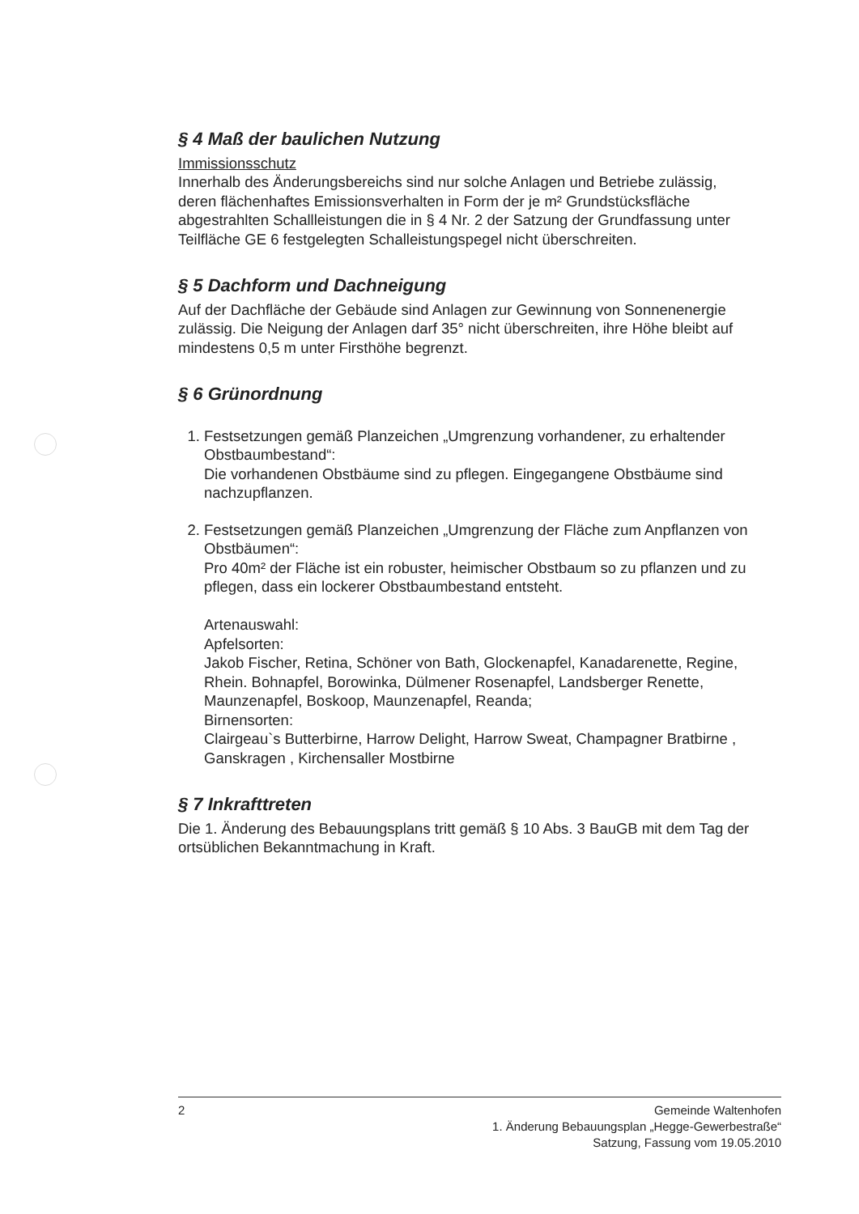§ 4 Maß der baulichen Nutzung
Immissionsschutz
Innerhalb des Änderungsbereichs sind nur solche Anlagen und Betriebe zulässig, deren flächenhaftes Emissionsverhalten in Form der je m² Grundstücksfläche abgestrahlten Schallleistungen die in § 4 Nr. 2 der Satzung der Grundfassung unter Teilfläche GE 6 festgelegten Schalleistungspegel nicht überschreiten.
§ 5 Dachform und Dachneigung
Auf der Dachfläche der Gebäude sind Anlagen zur Gewinnung von Sonnenenergie zulässig. Die Neigung der Anlagen darf 35° nicht überschreiten, ihre Höhe bleibt auf mindestens 0,5 m unter Firsthöhe begrenzt.
§ 6 Grünordnung
1. Festsetzungen gemäß Planzeichen „Umgrenzung vorhandener, zu erhaltender Obstbaumbestand“:
Die vorhandenen Obstbäume sind zu pflegen. Eingegangene Obstbäume sind nachzupflanzen.
2. Festsetzungen gemäß Planzeichen „Umgrenzung der Fläche zum Anpflanzen von Obstbäumen“:
Pro 40m² der Fläche ist ein robuster, heimischer Obstbaum so zu pflanzen und zu pflegen, dass ein lockerer Obstbaumbestand entsteht.
Artenauswahl:
Apfelsorten:
Jakob Fischer, Retina, Schöner von Bath, Glockenapfel, Kanadarenette, Regine, Rhein. Bohnapfel, Borowinka, Dülmener Rosenapfel, Landsberger Renette, Maunzenapfel, Boskoop, Maunzenapfel, Reanda;
Birnensorten:
Clairgeau`s Butterbirne, Harrow Delight, Harrow Sweat, Champagner Bratbirne , Ganskragen , Kirchensaller Mostbirne
§ 7 Inkrafttreten
Die 1. Änderung des Bebauungsplans tritt gemäß § 10 Abs. 3 BauGB mit dem Tag der ortsüblichen Bekanntmachung in Kraft.
2 Gemeinde Waltenhofen
1. Änderung Bebauungsplan „Hegge-Gewerbestraße“
Satzung, Fassung vom 19.05.2010